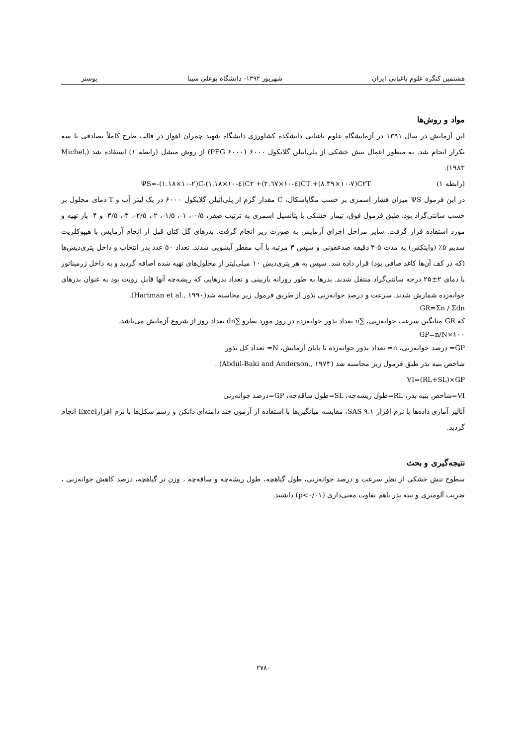هشتمین کنگره علوم باغبانی ایران شهریور ۱۳۹۲- دانشگاه بوعلی سینا پوستر
مواد و روش‌ها
این آزمایش در سال ۱۳۹۱ در آزمایشگاه علوم باغبانی دانشکده کشاورزی دانشگاه شهید چمران اهواز در قالب طرح کاملاً تصادفی با سه تکرار انجام شد. به منظور اعمال تنش خشکی از پلی‌اتیلن گلایکول ۶۰۰۰ (PEG ۶۰۰۰) از روش میشل (رابطه ۱) استفاده شد (Michel, ۱۹۸۳).
(رابطه ۱) ΨS=-(۱.۱۸×۱۰-۲)C-(۱.۱۸×۱۰-٤)C۲ +(۲.٦۷×۱۰-٤)CT +(۸.۳۹×۱۰-۷)C۲T
در این فرمول ΨS میزان فشار اسمزی بر حسب مگاپاسکال، C مقدار گرم از پلی‌اتیلن گلایکول ۶۰۰۰ در یک لیتر آب و T دمای محلول بر حسب سانتی‌گراد بود. طبق فرمول فوق، تیمار خشکی با پتانسیل اسمزی به ترتیب صفر، ۰/۵-، ۱-، ۱/۵-، ۲-، ۲/۵-، ۳-، ۳/۵- و ۴- بار تهیه و مورد استفاده قرار گرفت. سایر مراحل اجرای آزمایش به صورت زیر انجام گرفت. بذرهای گل کتان قبل از انجام آزمایش با هیپوکلریت سدیم ۵٪ (وایتکس) به مدت ۵-۳ دقیقه ضدعفونی و سپس ۳ مرتبه با آب مقطر آبشویی شدند. تعداد ۵۰ عدد بذر انتخاب و داخل پتری‌دیش‌ها (که در کف آن‌ها کاغذ صافی بود) قرار داده شد. سپس به هر پتری‌دیش ۱۰ میلی‌لیتر از محلول‌های تهیه شده اضافه گردید و به داخل ژرمیناتور با دمای ۲±۲۵ درجه سانتی‌گراد منتقل شدند. بذرها به طور روزانه بازبینی و تعداد بذرهایی که ریشه‌چه آنها قابل رویت بود به عنوان بذرهای جوانه‌زده شمارش شدند. سرعت و درصد جوانه‌زنی بذور از طریق فرمول زیر محاسبه شد(Hartman et al., ۱۹۹۰).
GR=Σn / Σdn
که GR میانگین سرعت جوانه‌زنی، ∑n تعداد بذور جوانه‌زده در روز مورد نظرو ∑dn تعداد روز از شروع آزمایش می‌باشد.
GP=n/N×۱۰۰
GP= درصد جوانه‌زنی، n= تعداد بذور جوانه‌زده تا پایان آزمایش، N= تعداد کل بذور
شاخص بنیه بذر طبق فرمول زیر محاسبه شد (Abdul-Baki and Anderson., ۱۹۷۳) .
VI=(RL+SL)×GP
VI=شاخص بنیه بذر، RL=طول ریشه‌چه، SL=طول ساقه‌چه، GP=درصد جوانه‌زنی
آنالیز آماری داده‌ها با نرم افزار SAS ۹.۱، مقایسه میانگین‌ها با استفاده از آزمون چند دامنه‌ای دانکن و رسم شکل‌ها با نرم افزارExcel انجام گردید.
نتیجه‌گیری و بحث
سطوح تنش خشکی از نظر سرعت و درصد جوانه‌زنی، طول گیاهچه، طول ریشه‌چه و ساقه‌چه ، وزن تر گیاهچه، درصد کاهش جوانه‌زنی ، ضریب آلومتری و بنیه بذر باهم تفاوت معنی‌داری (p<۰/۰۱) داشتند.
۲۷۸۰